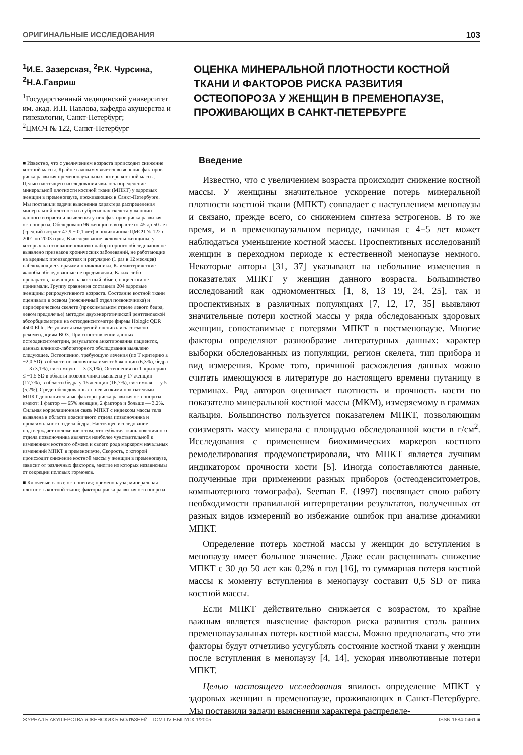ОРИГИНАЛЬНЫЕ ИССЛЕДОВАНИЯ 103
<sup>1</sup> И.Е. Зазерская, <sup>2</sup>Р.К. Чурсина, <sup>2</sup>Н.А.Гавриш
<sup>1</sup>Государственный медицинский университет им. акад. И.П. Павлова, кафедра акушерства и гинекологии, Санкт-Петербург;
<sup>2</sup> ЦМСЧ № 122, Санкт-Петербург
ОЦЕНКА МИНЕРАЛЬНОЙ ПЛОТНОСТИ КОСТНОЙ ТКАНИ И ФАКТОРОВ РИСКА РАЗВИТИЯ ОСТЕОПОРОЗА У ЖЕНЩИН В ПРЕМЕНОПАУЗЕ, ПРОЖИВАЮЩИХ В САНКТ-ПЕТЕРБУРГЕ
■ Известно, что с увеличением возраста происходит снижение костной массы. Крайне важным является выяснение факторов риска развития пременопаузальных потерь костной массы. Целью настоящего исследования явилось определение минеральной плотности костной ткани (МПКТ) у здоровых женщин в пременопаузе, проживающих в Санкт-Петербурге. Мы поставили задачи выяснения характера распределения минеральной плотности в субрегионах скелета у женщин данного возраста и выявления у них факторов риска развития остеопороза. Обследовано 96 женщин в возрасте от 45 до 50 лет (средний возраст 47,9 + 0,1 лет) в поликлинике ЦМСЧ № 122 с 2001 по 2003 годы. В исследование включены женщины, у которых на основании клинико-лабораторного обследования не выявлено признаков хронических заболеваний, не работающие на вредных производствах и регулярно (1 раз в 12 месяцев) наблюдающиеся врачами поликлиники. Климактерические жалобы обследованные не предъявляли. Каких-либо препаратов, влияющих на костный обмен, пациентки не принимали. Группу сравнения составили 204 здоровые женщины репродуктивного возраста. Состояние костной ткани оценивали в осевом (поясничный отдел позвоночника) и периферическом скелете (проксимальном отделе левого бедра, левом предплечье) методом двухэнергетической рентгеновской абсорбциометрии на остеоденситометре фирмы Hologic QDR 4500 Elite. Результаты измерений оценивались согласно рекомендациям ВОЗ. При сопоставлении данных остеоденситометрии, результатов анкетирования пациенток, данных клинико-лабораторного обследования выявлено следующее. Остеопению, требующую лечения (по Т критерию ≤ −2,0 SD) в области позвоночника имеют 6 женщин (6,3%), бедра — 3 (3,1%), системную — 3 (3,1%). Остеопения по Т-критерию ≤ −1,5 SD в области позвоночника выявлена у 17 женщин (17,7%), в области бедра у 16 женщин (16,7%), системная — у 5 (5,2%). Среди обследованных с невысокими показателями МПКТ дополнительные факторы риска развития остеопороза имеют: 1 фактор — 65% женщин, 2 фактора и больше — 3,2%. Сильная корреляционная связь МПКТ с индексом массы тела выявлена в области поясничного отдела позвоночника и проксимального отдела бедра. Настоящее исследование подтверждает положение о том, что губчатая ткань поясничного отдела позвоночника является наиболее чувствительной к изменениям костного обмена и своего рода маркером начальных изменений МПКТ в пременопаузе. Скорость, с которой происходит снижение костной массы у женщин в пременопаузе, зависит от различных факторов, многие из которых независимы от секреции половых гормонов.
■ Ключевые слова: остеопения; пременопауза; минеральная плотность костной ткани; факторы риска развития остеопороза
Введение
Известно, что с увеличением возраста происходит снижение костной массы. У женщины значительное ускорение потерь минеральной плотности костной ткани (МПКТ) совпадает с наступлением менопаузы и связано, прежде всего, со снижением синтеза эстрогенов. В то же время, и в пременопаузальном периоде, начиная с 4−5 лет может наблюдаться уменьшение костной массы. Проспективных исследований женщин в переходном периоде к естественной менопаузе немного. Некоторые авторы [31, 37] указывают на небольшие изменения в показателях МПКТ у женщин данного возраста. Большинство исследований как одномоментных [1, 8, 13 19, 24, 25], так и проспективных в различных популяциях [7, 12, 17, 35] выявляют значительные потери костной массы у ряда обследованных здоровых женщин, сопоставимые с потерями МПКТ в постменопаузе. Многие факторы определяют разнообразие литературных данных: характер выборки обследованных из популяции, регион скелета, тип прибора и вид измерения. Кроме того, причиной расхождения данных можно считать имеющуюся в литературе до настоящего времени путаницу в терминах. Ряд авторов оценивает плотность и прочность кости по показателю минеральной костной массы (МКМ), измеряемому в граммах кальция. Большинство пользуется показателем МПКТ, позволяющим соизмерять массу минерала с площадью обследованной кости в г/см<sup>2</sup>. Исследования с применением биохимических маркеров костного ремоделирования продемонстрировали, что МПКТ является лучшим индикатором прочности кости [5]. Иногда сопоставляются данные, полученные при применении разных приборов (остеоденситометров, компьютерного томографа). Seeman E. (1997) посвящает свою работу необходимости правильной интерпретации результатов, полученных от разных видов измерений во избежание ошибок при анализе динамики МПКТ.
Определение потерь костной массы у женщин до вступления в менопаузу имеет большое значение. Даже если расценивать снижение МПКТ с 30 до 50 лет как 0,2% в год [16], то суммарная потеря костной массы к моменту вступления в менопаузу составит 0,5 SD от пика костной массы.
Если МПКТ действительно снижается с возрастом, то крайне важным является выяснение факторов риска развития столь ранних пременопаузальных потерь костной массы. Можно предполагать, что эти факторы будут отчетливо усугублять состояние костной ткани у женщин после вступления в менопаузу [4, 14], ускоряя инволютивные потери МПКТ.
Целью настоящего исследования явилось определение МПКТ у здоровых женщин в пременопаузе, проживающих в Санкт-Петербурге. Мы поставили задачи выяснения характера распределе-
ЖУРНАЛЪ АКУШЕРСТВА и ЖЕНСКИХЪ БОЛѢЗНЕЙ ТОМ LIV ВЫПУСК 1/2005 ISSN 1684-0461 ■